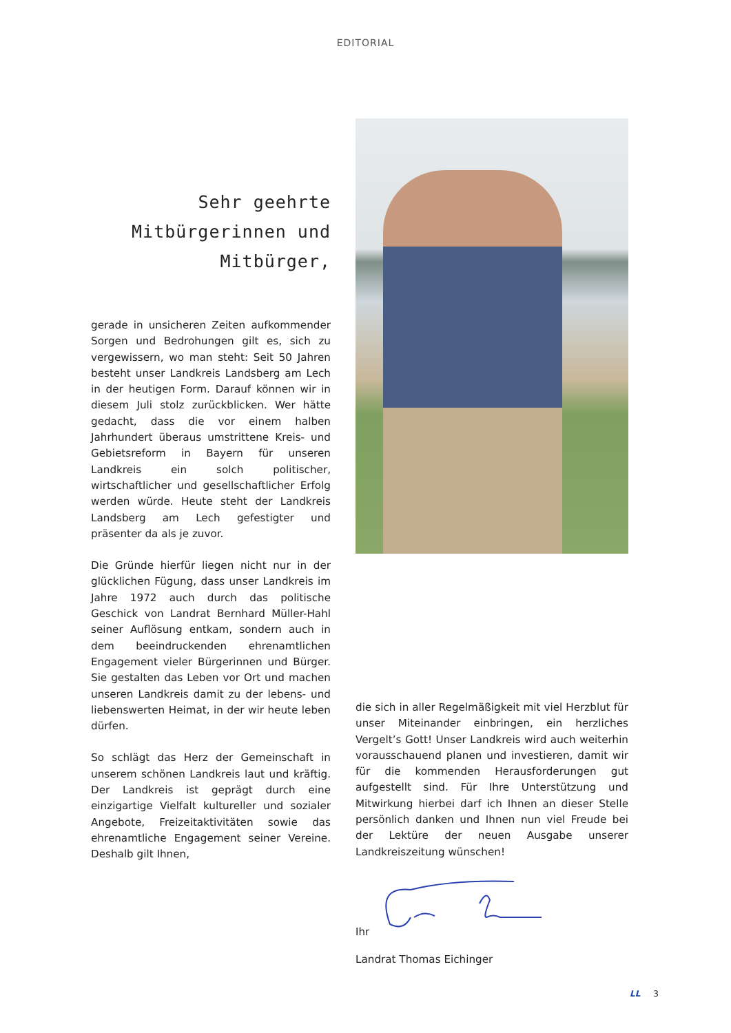EDITORIAL
Sehr geehrte Mitbürgerinnen und Mitbürger,
gerade in unsicheren Zeiten aufkommender Sorgen und Bedrohungen gilt es, sich zu vergewissern, wo man steht: Seit 50 Jahren besteht unser Landkreis Landsberg am Lech in der heutigen Form. Darauf können wir in diesem Juli stolz zurückblicken. Wer hätte gedacht, dass die vor einem halben Jahrhundert überaus umstrittene Kreis- und Gebietsreform in Bayern für unseren Landkreis ein solch politischer, wirtschaftlicher und gesellschaftlicher Erfolg werden würde. Heute steht der Landkreis Landsberg am Lech gefestigter und präsenter da als je zuvor.
Die Gründe hierfür liegen nicht nur in der glücklichen Fügung, dass unser Landkreis im Jahre 1972 auch durch das politische Geschick von Landrat Bernhard Müller-Hahl seiner Auflösung entkam, sondern auch in dem beeindruckenden ehrenamtlichen Engagement vieler Bürgerinnen und Bürger. Sie gestalten das Leben vor Ort und machen unseren Landkreis damit zu der lebens- und liebenswerten Heimat, in der wir heute leben dürfen.
So schlägt das Herz der Gemeinschaft in unserem schönen Landkreis laut und kräftig. Der Landkreis ist geprägt durch eine einzigartige Vielfalt kultureller und sozialer Angebote, Freizeitaktivitäten sowie das ehrenamtliche Engagement seiner Vereine. Deshalb gilt Ihnen,
die sich in aller Regelmäßigkeit mit viel Herzblut für unser Miteinander einbringen, ein herzliches Vergelt’s Gott! Unser Landkreis wird auch weiterhin vorausschauend planen und investieren, damit wir für die kommenden Herausforderungen gut aufgestellt sind. Für Ihre Unterstützung und Mitwirkung hierbei darf ich Ihnen an dieser Stelle persönlich danken und Ihnen nun viel Freude bei der Lektüre der neuen Ausgabe unserer Landkreiszeitung wünschen!
Ihr
Landrat Thomas Eichinger
LL 3